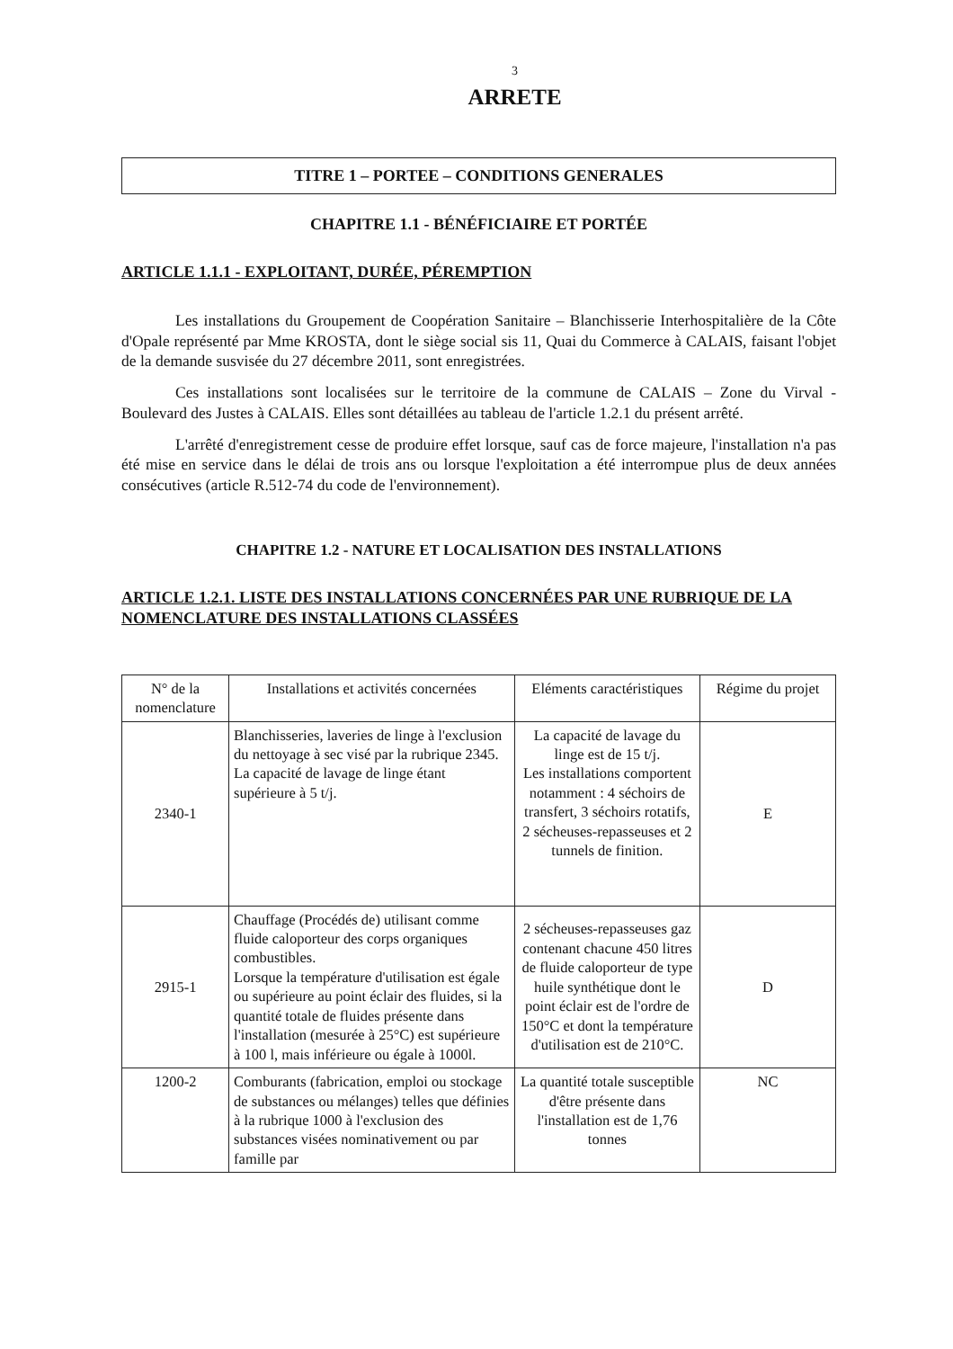3
ARRETE
TITRE 1 – PORTEE – CONDITIONS GENERALES
CHAPITRE 1.1 - BÉNÉFICIAIRE ET PORTÉE
ARTICLE 1.1.1 - EXPLOITANT, DURÉE, PÉREMPTION
Les installations du Groupement de Coopération Sanitaire – Blanchisserie Interhospitalière de la Côte d'Opale représenté par Mme KROSTA, dont le siège social sis 11, Quai du Commerce à CALAIS, faisant l'objet de la demande susvisée du 27 décembre 2011, sont enregistrées.
Ces installations sont localisées sur le territoire de la commune de CALAIS – Zone du Virval - Boulevard des Justes à CALAIS. Elles sont détaillées au tableau de l'article 1.2.1 du présent arrêté.
L'arrêté d'enregistrement cesse de produire effet lorsque, sauf cas de force majeure, l'installation n'a pas été mise en service dans le délai de trois ans ou lorsque l'exploitation a été interrompue plus de deux années consécutives (article R.512-74 du code de l'environnement).
CHAPITRE 1.2 - NATURE ET LOCALISATION DES INSTALLATIONS
ARTICLE 1.2.1. LISTE DES INSTALLATIONS CONCERNÉES PAR UNE RUBRIQUE DE LA NOMENCLATURE DES INSTALLATIONS CLASSÉES
| N° de la nomenclature | Installations et activités concernées | Eléments caractéristiques | Régime du projet |
| --- | --- | --- | --- |
| 2340-1 | Blanchisseries, laveries de linge à l'exclusion du nettoyage à sec visé par la rubrique 2345. La capacité de lavage de linge étant supérieure à 5 t/j. | La capacité de lavage du linge est de 15 t/j. Les installations comportent notamment : 4 séchoirs de transfert, 3 séchoirs rotatifs, 2 sécheuses-repasseuses et 2 tunnels de finition. | E |
| 2915-1 | Chauffage (Procédés de) utilisant comme fluide caloporteur des corps organiques combustibles. Lorsque la température d'utilisation est égale ou supérieure au point éclair des fluides, si la quantité totale de fluides présente dans l'installation (mesurée à 25°C) est supérieure à 100 l, mais inférieure ou égale à 1000l. | 2 sécheuses-repasseuses gaz contenant chacune 450 litres de fluide caloporteur de type huile synthétique dont le point éclair est de l'ordre de 150°C et dont la température d'utilisation est de 210°C. | D |
| 1200-2 | Comburants (fabrication, emploi ou stockage de substances ou mélanges) telles que définies à la rubrique 1000 à l'exclusion des substances visées nominativement ou par famille par | La quantité totale susceptible d'être présente dans l'installation est de 1,76 tonnes | NC |